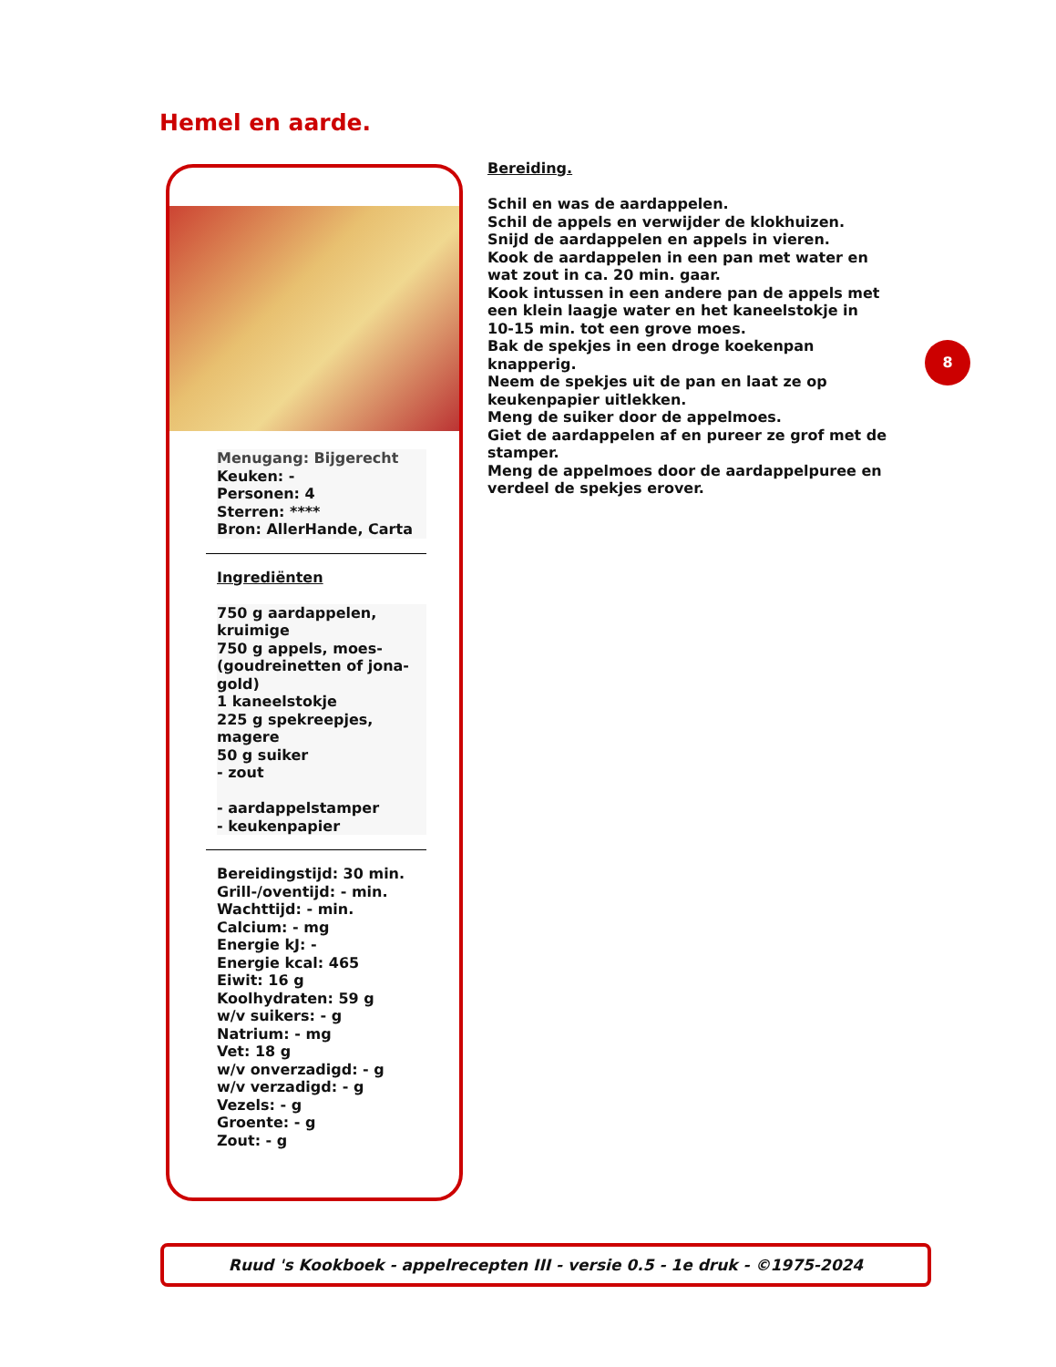Hemel en aarde.
Menugang: Bijgerecht
Keuken: -
Personen: 4
Sterren: ****
Bron: AllerHande, Carta
Ingrediënten
750 g aardappelen, kruimige
750 g appels, moes- (goudreinetten of jona-gold)
1 kaneelstokje
225 g spekreepjes, magere
50 g suiker
- zout
- aardappelstamper
- keukenpapier
Bereidingstijd: 30 min.
Grill-/oventijd: - min.
Wachttijd: - min.
Calcium: - mg
Energie kJ: -
Energie kcal: 465
Eiwit: 16 g
Koolhydraten: 59 g
w/v suikers: - g
Natrium: - mg
Vet: 18 g
w/v onverzadigd: - g
w/v verzadigd: - g
Vezels: - g
Groente: - g
Zout: - g
Bereiding.
Schil en was de aardappelen.
Schil de appels en verwijder de klokhuizen.
Snijd de aardappelen en appels in vieren.
Kook de aardappelen in een pan met water en wat zout in ca. 20 min. gaar.
Kook intussen in een andere pan de appels met een klein laagje water en het kaneelstokje in 10-15 min. tot een grove moes.
Bak de spekjes in een droge koekenpan knapperig.
Neem de spekjes uit de pan en laat ze op keukenpapier uitlekken.
Meng de suiker door de appelmoes.
Giet de aardappelen af en pureer ze grof met de stamper.
Meng de appelmoes door de aardappelpuree en verdeel de spekjes erover.
8
Ruud 's Kookboek - appelrecepten III - versie 0.5 - 1e druk - ©1975-2024